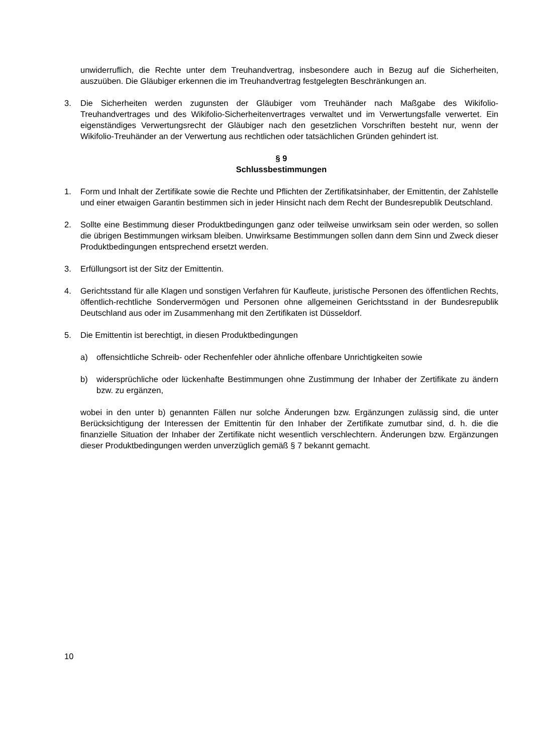unwiderruflich, die Rechte unter dem Treuhandvertrag, insbesondere auch in Bezug auf die Sicherheiten, auszuüben. Die Gläubiger erkennen die im Treuhandvertrag festgelegten Beschränkungen an.
3. Die Sicherheiten werden zugunsten der Gläubiger vom Treuhänder nach Maßgabe des Wikifolio-Treuhandvertrages und des Wikifolio-Sicherheitenvertrages verwaltet und im Verwertungsfalle verwertet. Ein eigenständiges Verwertungsrecht der Gläubiger nach den gesetzlichen Vorschriften besteht nur, wenn der Wikifolio-Treuhänder an der Verwertung aus rechtlichen oder tatsächlichen Gründen gehindert ist.
§ 9
Schlussbestimmungen
1. Form und Inhalt der Zertifikate sowie die Rechte und Pflichten der Zertifikatsinhaber, der Emittentin, der Zahlstelle und einer etwaigen Garantin bestimmen sich in jeder Hinsicht nach dem Recht der Bundesrepublik Deutschland.
2. Sollte eine Bestimmung dieser Produktbedingungen ganz oder teilweise unwirksam sein oder werden, so sollen die übrigen Bestimmungen wirksam bleiben. Unwirksame Bestimmungen sollen dann dem Sinn und Zweck dieser Produktbedingungen entsprechend ersetzt werden.
3. Erfüllungsort ist der Sitz der Emittentin.
4. Gerichtsstand für alle Klagen und sonstigen Verfahren für Kaufleute, juristische Personen des öffentlichen Rechts, öffentlich-rechtliche Sondervermögen und Personen ohne allgemeinen Gerichtsstand in der Bundesrepublik Deutschland aus oder im Zusammenhang mit den Zertifikaten ist Düsseldorf.
5. Die Emittentin ist berechtigt, in diesen Produktbedingungen
a) offensichtliche Schreib- oder Rechenfehler oder ähnliche offenbare Unrichtigkeiten sowie
b) widersprüchliche oder lückenhafte Bestimmungen ohne Zustimmung der Inhaber der Zertifikate zu ändern bzw. zu ergänzen,
wobei in den unter b) genannten Fällen nur solche Änderungen bzw. Ergänzungen zulässig sind, die unter Berücksichtigung der Interessen der Emittentin für den Inhaber der Zertifikate zumutbar sind, d. h. die die finanzielle Situation der Inhaber der Zertifikate nicht wesentlich verschlechtern. Änderungen bzw. Ergänzungen dieser Produktbedingungen werden unverzüglich gemäß § 7 bekannt gemacht.
10